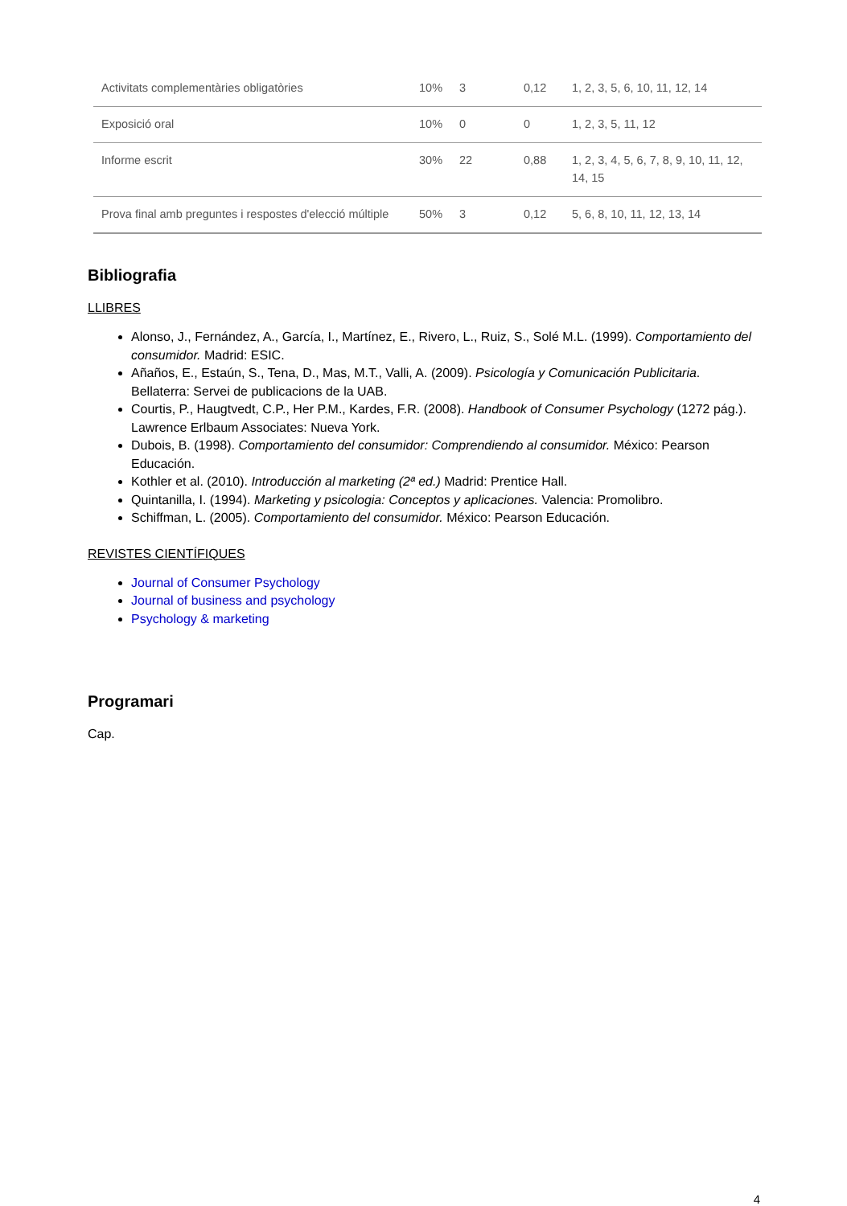| Activitats complementàries obligatòries | 10% | 3 | 0,12 | 1, 2, 3, 5, 6, 10, 11, 12, 14 |
| Exposició oral | 10% | 0 | 0 | 1, 2, 3, 5, 11, 12 |
| Informe escrit | 30% | 22 | 0,88 | 1, 2, 3, 4, 5, 6, 7, 8, 9, 10, 11, 12, 14, 15 |
| Prova final amb preguntes i respostes d'elecció múltiple | 50% | 3 | 0,12 | 5, 6, 8, 10, 11, 12, 13, 14 |
Bibliografia
LLIBRES
Alonso, J., Fernández, A., García, I., Martínez, E., Rivero, L., Ruiz, S., Solé M.L. (1999). Comportamiento del consumidor. Madrid: ESIC.
Añaños, E., Estaún, S., Tena, D., Mas, M.T., Valli, A. (2009). Psicología y Comunicación Publicitaria. Bellaterra: Servei de publicacions de la UAB.
Courtis, P., Haugtvedt, C.P., Her P.M., Kardes, F.R. (2008). Handbook of Consumer Psychology (1272 pág.). Lawrence Erlbaum Associates: Nueva York.
Dubois, B. (1998). Comportamiento del consumidor: Comprendiendo al consumidor. México: Pearson Educación.
Kothler et al. (2010). Introducción al marketing (2ª ed.) Madrid: Prentice Hall.
Quintanilla, I. (1994). Marketing y psicologia: Conceptos y aplicaciones. Valencia: Promolibro.
Schiffman, L. (2005). Comportamiento del consumidor. México: Pearson Educación.
REVISTES CIENTÍFIQUES
Journal of Consumer Psychology
Journal of business and psychology
Psychology & marketing
Programari
Cap.
4